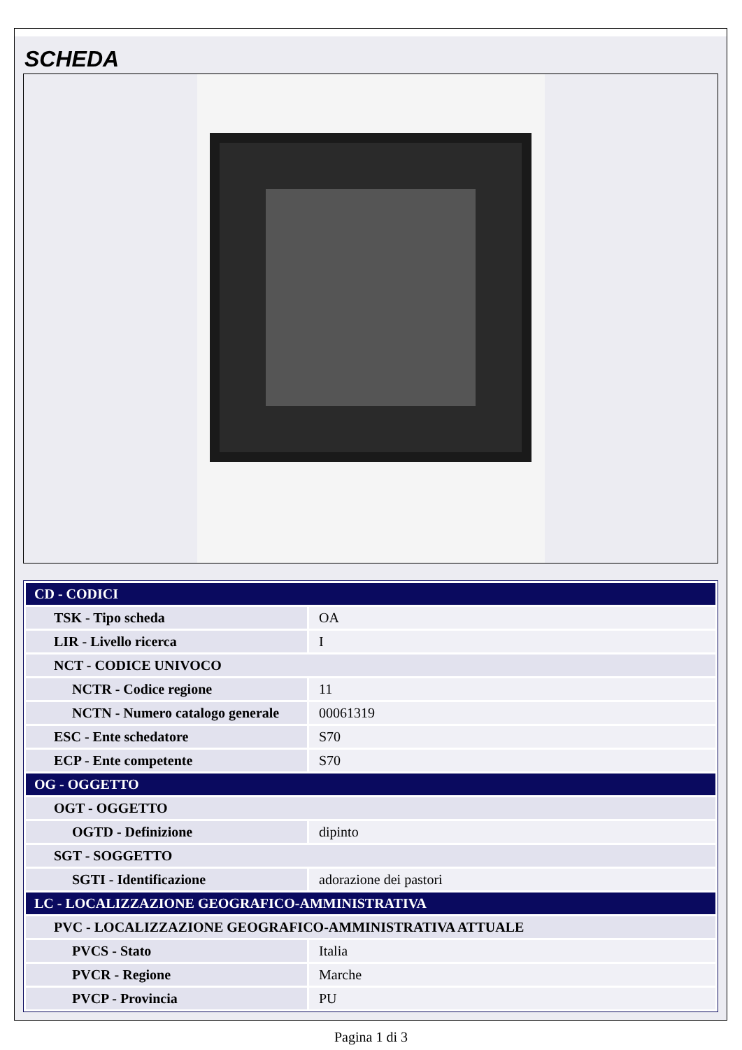SCHEDA
| CD - CODICI | |
| TSK - Tipo scheda | OA |
| LIR - Livello ricerca | I |
| NCT - CODICE UNIVOCO | |
| NCTR - Codice regione | 11 |
| NCTN - Numero catalogo generale | 00061319 |
| ESC - Ente schedatore | S70 |
| ECP - Ente competente | S70 |
| OG - OGGETTO | |
| OGT - OGGETTO | |
| OGTD - Definizione | dipinto |
| SGT - SOGGETTO | |
| SGTI - Identificazione | adorazione dei pastori |
| LC - LOCALIZZAZIONE GEOGRAFICO-AMMINISTRATIVA | |
| PVC - LOCALIZZAZIONE GEOGRAFICO-AMMINISTRATIVA ATTUALE | |
| PVCS - Stato | Italia |
| PVCR - Regione | Marche |
| PVCP - Provincia | PU |
Pagina 1 di 3